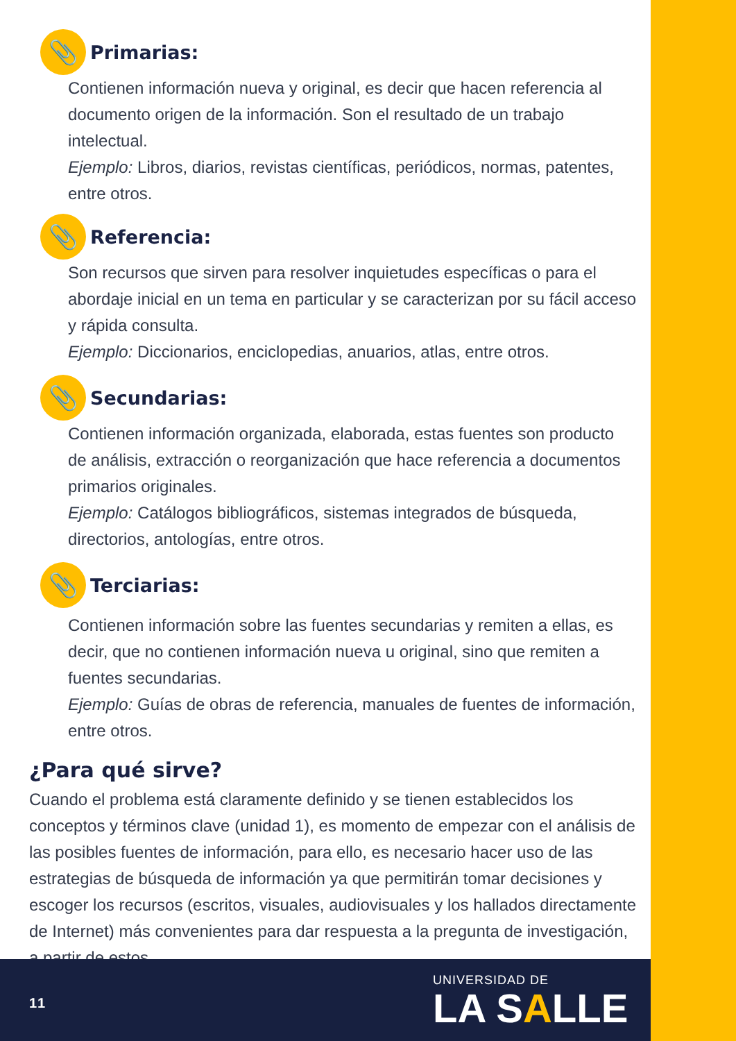📎
Primarias:
Contienen información nueva y original, es decir que hacen referencia al documento origen de la información. Son el resultado de un trabajo intelectual.
Ejemplo: Libros, diarios, revistas científicas, periódicos, normas, patentes, entre otros.
📎
Referencia:
Son recursos que sirven para resolver inquietudes específicas o para el abordaje inicial en un tema en particular y se caracterizan por su fácil acceso y rápida consulta.
Ejemplo: Diccionarios, enciclopedias, anuarios, atlas, entre otros.
📎
Secundarias:
Contienen información organizada, elaborada, estas fuentes son producto de análisis, extracción o reorganización que hace referencia a documentos primarios originales.
Ejemplo: Catálogos bibliográficos, sistemas integrados de búsqueda, directorios, antologías, entre otros.
📎
Terciarias:
Contienen información sobre las fuentes secundarias y remiten a ellas, es decir, que no contienen información nueva u original, sino que remiten a fuentes secundarias.
Ejemplo: Guías de obras de referencia, manuales de fuentes de información, entre otros.
¿Para qué sirve?
Cuando el problema está claramente definido y se tienen establecidos los conceptos y términos clave (unidad 1), es momento de empezar con el análisis de las posibles fuentes de información, para ello, es necesario hacer uso de las estrategias de búsqueda de información ya que permitirán tomar decisiones y escoger los recursos (escritos, visuales, audiovisuales y los hallados directamente de Internet) más convenientes para dar respuesta a la pregunta de investigación, a partir de estos.
11
UNIVERSIDAD DE
LA SALLE